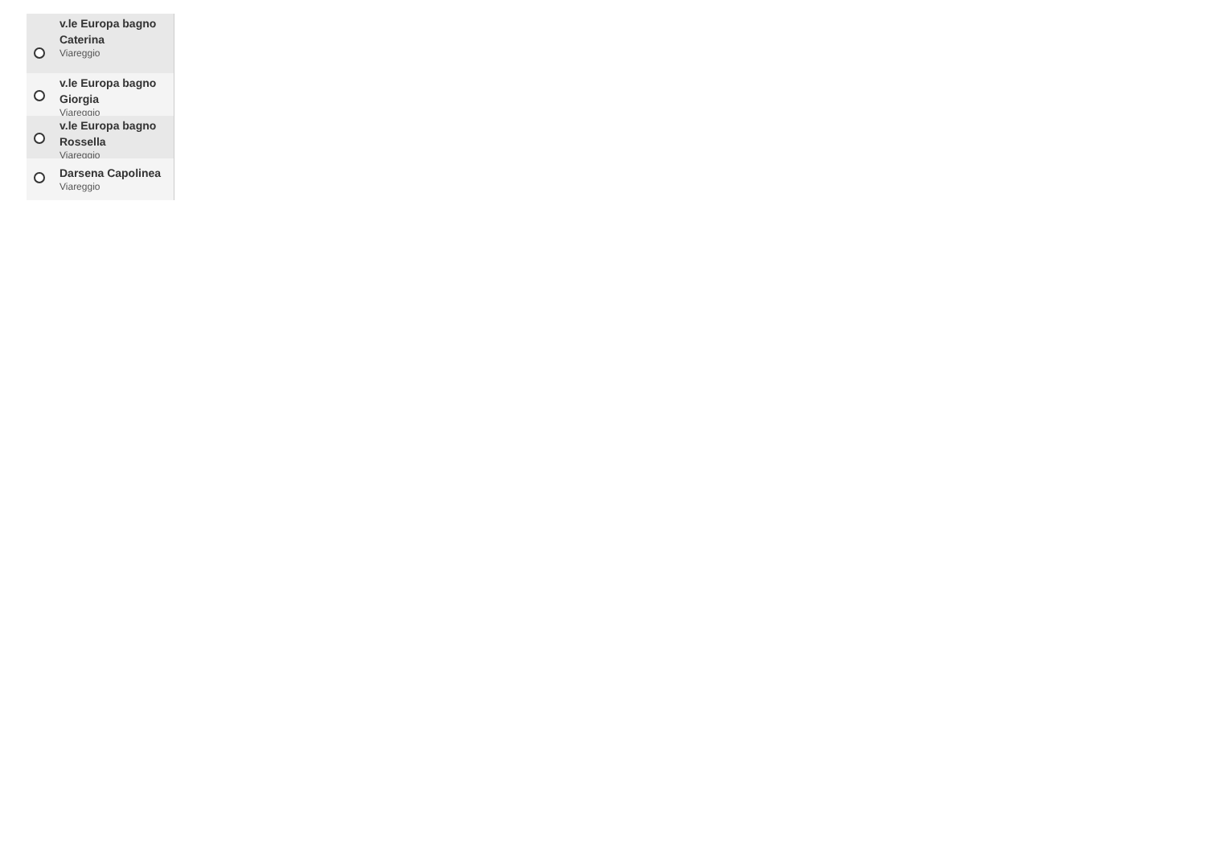v.le Europa bagno Caterina
Viareggio
v.le Europa bagno Giorgia
Viareggio
v.le Europa bagno Rossella
Viareggio
Darsena Capolinea
Viareggio